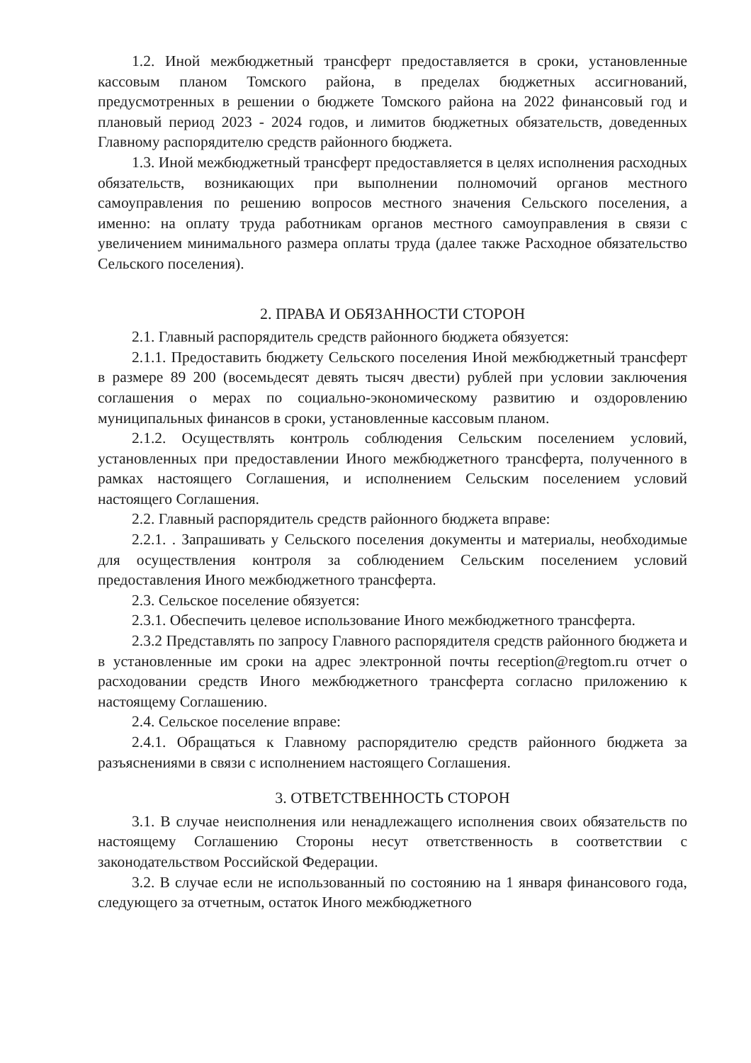1.2. Иной межбюджетный трансферт предоставляется в сроки, установленные кассовым планом Томского района, в пределах бюджетных ассигнований, предусмотренных в решении о бюджете Томского района на 2022 финансовый год и плановый период 2023 - 2024 годов, и лимитов бюджетных обязательств, доведенных Главному распорядителю средств районного бюджета.
1.3. Иной межбюджетный трансферт предоставляется в целях исполнения расходных обязательств, возникающих при выполнении полномочий органов местного самоуправления по решению вопросов местного значения Сельского поселения, а именно: на оплату труда работникам органов местного самоуправления в связи с увеличением минимального размера оплаты труда (далее также Расходное обязательство Сельского поселения).
2. ПРАВА И ОБЯЗАННОСТИ СТОРОН
2.1. Главный распорядитель средств районного бюджета обязуется:
2.1.1. Предоставить бюджету Сельского поселения Иной межбюджетный трансферт в размере 89 200 (восемьдесят девять тысяч двести) рублей при условии заключения соглашения о мерах по социально-экономическому развитию и оздоровлению муниципальных финансов в сроки, установленные кассовым планом.
2.1.2. Осуществлять контроль соблюдения Сельским поселением условий, установленных при предоставлении Иного межбюджетного трансферта, полученного в рамках настоящего Соглашения, и исполнением Сельским поселением условий настоящего Соглашения.
2.2. Главный распорядитель средств районного бюджета вправе:
2.2.1. . Запрашивать у Сельского поселения документы и материалы, необходимые для осуществления контроля за соблюдением Сельским поселением условий предоставления Иного межбюджетного трансферта.
2.3. Сельское поселение обязуется:
2.3.1. Обеспечить целевое использование Иного межбюджетного трансферта.
2.3.2 Представлять по запросу Главного распорядителя средств районного бюджета и в установленные им сроки на адрес электронной почты reception@regtom.ru отчет о расходовании средств Иного межбюджетного трансферта согласно приложению к настоящему Соглашению.
2.4. Сельское поселение вправе:
2.4.1. Обращаться к Главному распорядителю средств районного бюджета за разъяснениями в связи с исполнением настоящего Соглашения.
3. ОТВЕТСТВЕННОСТЬ СТОРОН
3.1. В случае неисполнения или ненадлежащего исполнения своих обязательств по настоящему Соглашению Стороны несут ответственность в соответствии с законодательством Российской Федерации.
3.2. В случае если не использованный по состоянию на 1 января финансового года, следующего за отчетным, остаток Иного межбюджетного